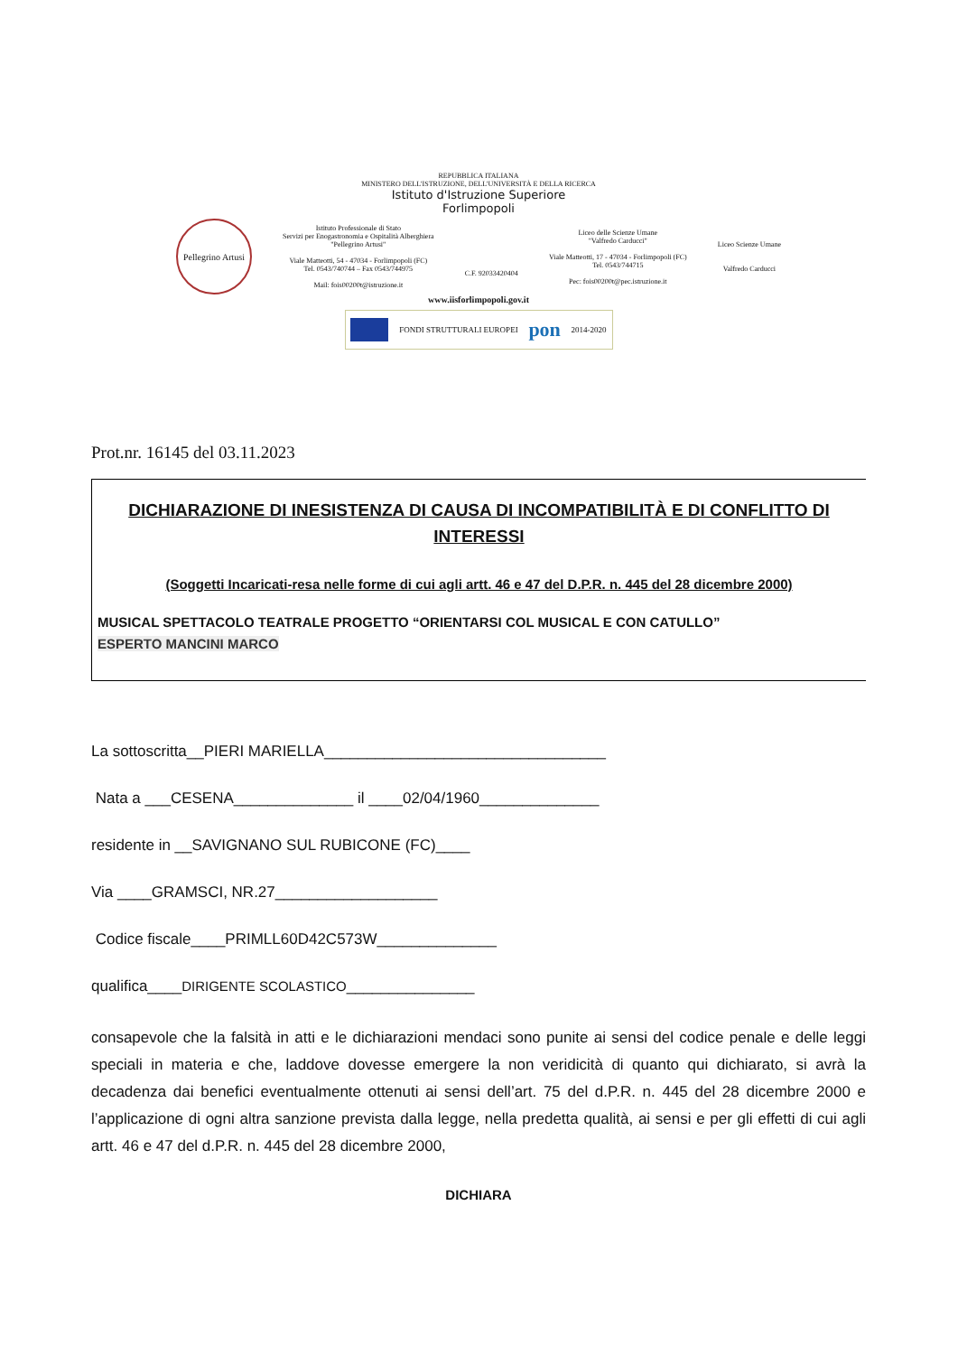REPUBBLICA ITALIANA
MINISTERO DELL'ISTRUZIONE, DELL'UNIVERSITÀ E DELLA RICERCA
Istituto d'Istruzione Superiore
Forlimpopoli
Pellegrino Artusi
Istituto Professionale di Stato
Servizi per Enogastronomia e Ospitalità Alberghiera
"Pellegrino Artusi"
Viale Matteotti, 54 - 47034 - Forlimpopoli (FC)
Tel. 0543/740744 – Fax 0543/744975
Mail: fois00200t@istruzione.it
C.F. 92033420404
Liceo delle Scienze Umane
"Valfredo Carducci"
Viale Matteotti, 17 - 47034 - Forlimpopoli (FC)
Tel. 0543/744715
Pec: fois00200t@pec.istruzione.it
Liceo Scienze Umane
Valfredo Carducci
www.iisforlimpopoli.gov.it
FONDI STRUTTURALI EUROPEI
pon
2014-2020
Prot.nr. 16145 del 03.11.2023
DICHIARAZIONE DI INESISTENZA DI CAUSA DI INCOMPATIBILITÀ E DI CONFLITTO DI INTERESSI
(Soggetti Incaricati-resa nelle forme di cui agli artt. 46 e 47 del D.P.R. n. 445 del 28 dicembre 2000)
MUSICAL SPETTACOLO TEATRALE PROGETTO “ORIENTARSI COL MUSICAL E CON CATULLO”
ESPERTO MANCINI MARCO
La sottoscritta__PIERI MARIELLA_________________________________
Nata a ___CESENA______________ il ____02/04/1960______________
residente in __SAVIGNANO SUL RUBICONE (FC)____
Via ____GRAMSCI, NR.27___________________
Codice fiscale____PRIMLL60D42C573W______________
qualifica____DIRIGENTE SCOLASTICO_______________
consapevole che la falsità in atti e le dichiarazioni mendaci sono punite ai sensi del codice penale e delle leggi speciali in materia e che, laddove dovesse emergere la non veridicità di quanto qui dichiarato, si avrà la decadenza dai benefici eventualmente ottenuti ai sensi dell’art. 75 del d.P.R. n. 445 del 28 dicembre 2000 e l’applicazione di ogni altra sanzione prevista dalla legge, nella predetta qualità, ai sensi e per gli effetti di cui agli artt. 46 e 47 del d.P.R. n. 445 del 28 dicembre 2000,
DICHIARA